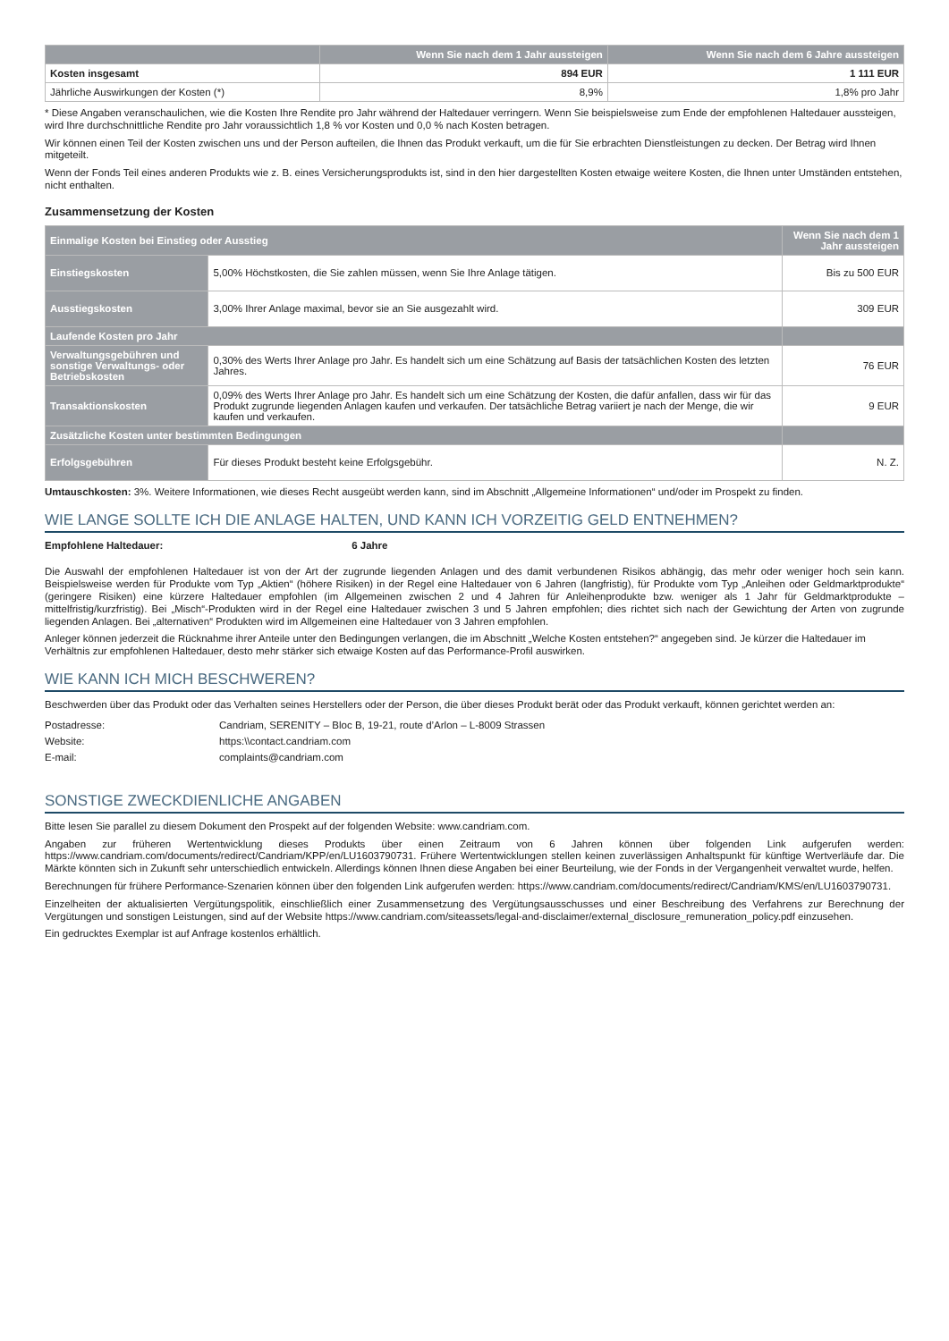| | Wenn Sie nach dem 1 Jahr aussteigen | Wenn Sie nach dem 6 Jahre aussteigen |
| --- | --- | --- |
| Kosten insgesamt | 894 EUR | 1 111 EUR |
| Jährliche Auswirkungen der Kosten (*) | 8,9% | 1,8% pro Jahr |
* Diese Angaben veranschaulichen, wie die Kosten Ihre Rendite pro Jahr während der Haltedauer verringern. Wenn Sie beispielsweise zum Ende der empfohlenen Haltedauer aussteigen, wird Ihre durchschnittliche Rendite pro Jahr voraussichtlich 1,8 % vor Kosten und 0,0 % nach Kosten betragen.
Wir können einen Teil der Kosten zwischen uns und der Person aufteilen, die Ihnen das Produkt verkauft, um die für Sie erbrachten Dienstleistungen zu decken. Der Betrag wird Ihnen mitgeteilt.
Wenn der Fonds Teil eines anderen Produkts wie z. B. eines Versicherungsprodukts ist, sind in den hier dargestellten Kosten etwaige weitere Kosten, die Ihnen unter Umständen entstehen, nicht enthalten.
Zusammensetzung der Kosten
| Einmalige Kosten bei Einstieg oder Ausstieg | | Wenn Sie nach dem 1 Jahr aussteigen |
| Einstiegskosten | 5,00% Höchstkosten, die Sie zahlen müssen, wenn Sie Ihre Anlage tätigen. | Bis zu 500 EUR |
| Ausstiegskosten | 3,00% Ihrer Anlage maximal, bevor sie an Sie ausgezahlt wird. | 309 EUR |
| Laufende Kosten pro Jahr | | |
| Verwaltungsgebühren und sonstige Verwaltungs- oder Betriebskosten | 0,30% des Werts Ihrer Anlage pro Jahr. Es handelt sich um eine Schätzung auf Basis der tatsächlichen Kosten des letzten Jahres. | 76 EUR |
| Transaktionskosten | 0,09% des Werts Ihrer Anlage pro Jahr. Es handelt sich um eine Schätzung der Kosten, die dafür anfallen, dass wir für das Produkt zugrunde liegenden Anlagen kaufen und verkaufen. Der tatsächliche Betrag variiert je nach der Menge, die wir kaufen und verkaufen. | 9 EUR |
| Zusätzliche Kosten unter bestimmten Bedingungen | | |
| Erfolgsgebühren | Für dieses Produkt besteht keine Erfolgsgebühr. | N. Z. |
Umtauschkosten: 3%. Weitere Informationen, wie dieses Recht ausgeübt werden kann, sind im Abschnitt „Allgemeine Informationen“ und/oder im Prospekt zu finden.
WIE LANGE SOLLTE ICH DIE ANLAGE HALTEN, UND KANN ICH VORZEITIG GELD ENTNEHMEN?
Empfohlene Haltedauer: 6 Jahre
Die Auswahl der empfohlenen Haltedauer ist von der Art der zugrunde liegenden Anlagen und des damit verbundenen Risikos abhängig, das mehr oder weniger hoch sein kann. Beispielsweise werden für Produkte vom Typ „Aktien“ (höhere Risiken) in der Regel eine Haltedauer von 6 Jahren (langfristig), für Produkte vom Typ „Anleihen oder Geldmarktprodukte“ (geringere Risiken) eine kürzere Haltedauer empfohlen (im Allgemeinen zwischen 2 und 4 Jahren für Anleihenprodukte bzw. weniger als 1 Jahr für Geldmarktprodukte – mittelfristig/kurzfristig). Bei „Misch“-Produkten wird in der Regel eine Haltedauer zwischen 3 und 5 Jahren empfohlen; dies richtet sich nach der Gewichtung der Arten von zugrunde liegenden Anlagen. Bei „alternativen“ Produkten wird im Allgemeinen eine Haltedauer von 3 Jahren empfohlen.
Anleger können jederzeit die Rücknahme ihrer Anteile unter den Bedingungen verlangen, die im Abschnitt „Welche Kosten entstehen?“ angegeben sind. Je kürzer die Haltedauer im Verhältnis zur empfohlenen Haltedauer, desto mehr stärker sich etwaige Kosten auf das Performance-Profil auswirken.
WIE KANN ICH MICH BESCHWEREN?
Beschwerden über das Produkt oder das Verhalten seines Herstellers oder der Person, die über dieses Produkt berät oder das Produkt verkauft, können gerichtet werden an:
| Postadresse: | Candriam, SERENITY – Bloc B, 19-21, route d’Arlon – L-8009 Strassen |
| Website: | https:\\contact.candriam.com |
| E-mail: | complaints@candriam.com |
SONSTIGE ZWECKDIENLICHE ANGABEN
Bitte lesen Sie parallel zu diesem Dokument den Prospekt auf der folgenden Website: www.candriam.com.
Angaben zur früheren Wertentwicklung dieses Produkts über einen Zeitraum von 6 Jahren können über folgenden Link aufgerufen werden: https://www.candriam.com/documents/redirect/Candriam/KPP/en/LU1603790731. Frühere Wertentwicklungen stellen keinen zuverlässigen Anhaltspunkt für künftige Wertverläufe dar. Die Märkte könnten sich in Zukunft sehr unterschiedlich entwickeln. Allerdings können Ihnen diese Angaben bei einer Beurteilung, wie der Fonds in der Vergangenheit verwaltet wurde, helfen.
Berechnungen für frühere Performance-Szenarien können über den folgenden Link aufgerufen werden: https://www.candriam.com/documents/redirect/Candriam/KMS/en/LU1603790731.
Einzelheiten der aktualisierten Vergütungspolitik, einschließlich einer Zusammensetzung des Vergütungsausschusses und einer Beschreibung des Verfahrens zur Berechnung der Vergütungen und sonstigen Leistungen, sind auf der Website https://www.candriam.com/siteassets/legal-and-disclaimer/external_disclosure_remuneration_policy.pdf einzusehen.
Ein gedrucktes Exemplar ist auf Anfrage kostenlos erhältlich.